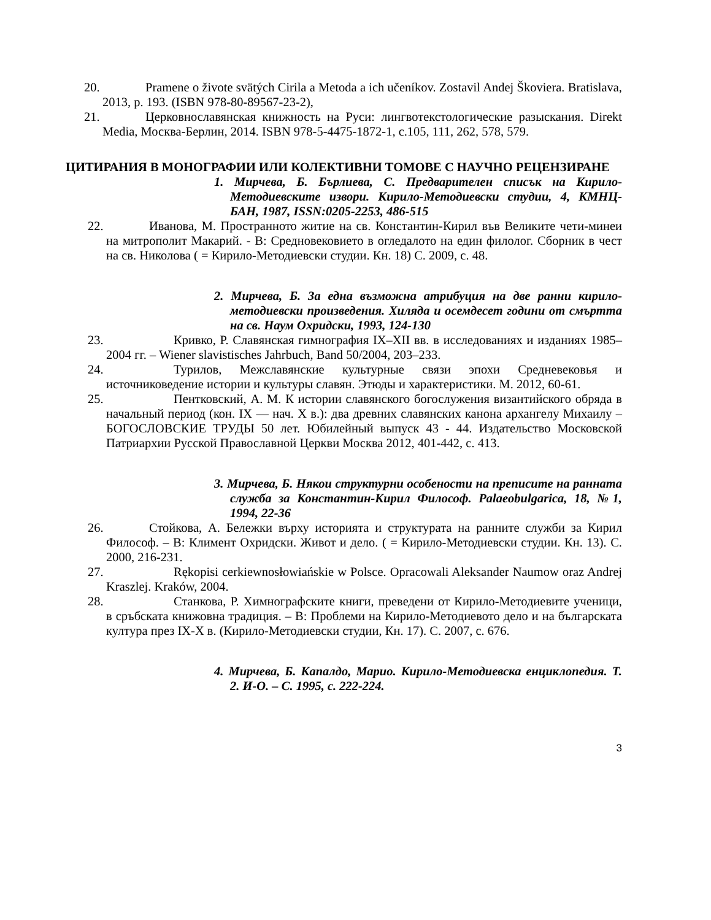20. Pramene o živote svätých Cirila a Metoda a ich učeníkov. Zostavil Andej Škoviera. Bratislava, 2013, p. 193. (ISBN 978-80-89567-23-2),
21. Церковнославянская книжность на Руси: лингвотекстологические разыскания. Direkt Media, Москва-Берлин, 2014. ISBN 978-5-4475-1872-1, с.105, 111, 262, 578, 579.
ЦИТИРАНИЯ В МОНОГРАФИИ ИЛИ КОЛЕКТИВНИ ТОМОВЕ С НАУЧНО РЕЦЕНЗИРАНЕ
1. Мирчева, Б. Бърлиева, С. Предварителен списък на Кирило-Методиевските извори. Кирило-Методиевски студии, 4, КМНЦ-БАН, 1987, ISSN:0205-2253, 486-515
22. Иванова, М. Пространното житие на св. Константин-Кирил във Великите чети-минеи на митрополит Макарий. - В: Средновековието в огледалото на един филолог. Сборник в чест на св. Николова ( = Кирило-Методиевски студии. Кн. 18) С. 2009, с. 48.
2. Мирчева, Б. За една възможна атрибуция на две ранни кирило-методиевски произведения. Хиляда и осемдесет години от смъртта на св. Наум Охридски, 1993, 124-130
23. Кривко, Р. Славянская гимнография IX–XII вв. в исследованиях и изданиях 1985–2004 гг. – Wiener slavistisches Jahrbuch, Band 50/2004, 203–233.
24. Турилов, Межславянские культурные связи эпохи Средневековья и источниковедение истории и культуры славян. Этюды и характеристики. М. 2012, 60-61.
25. Пентковский, А. М. К истории славянского богослужения византийского обряда в начальный период (кон. IX — нач. X в.): два древних славянских канона архангелу Михаилу – БОГОСЛОВСКИЕ ТРУДЫ 50 лет. Юбилейный выпуск 43 - 44. Издательство Московской Патриархии Русской Православной Церкви Москва 2012, 401-442, с. 413.
3. Мирчева, Б. Някои структурни особености на преписите на ранната служба за Константин-Кирил Философ. Palaeobulgarica, 18, №1, 1994, 22-36
26. Стойкова, А. Бележки върху историята и структурата на ранните служби за Кирил Философ. – В: Климент Охридски. Живот и дело. ( = Кирило-Методиевски студии. Кн. 13). С. 2000, 216-231.
27. Rękopisi cerkiewnosłowiańskie w Polsce. Opracowali Aleksander Naumow oraz Andrej Kraszlej. Kraków, 2004.
28. Станкова, Р. Химнографските книги, преведени от Кирило-Методиевите ученици, в сръбската книжовна традиция. – В: Проблеми на Кирило-Методиевото дело и на българската култура през IX-X в. (Кирило-Методиевски студии, Кн. 17). С. 2007, с. 676.
4. Мирчева, Б. Капалдо, Марио. Кирило-Методиевска енциклопедия. Т. 2. И-О. – С. 1995, с. 222-224.
3